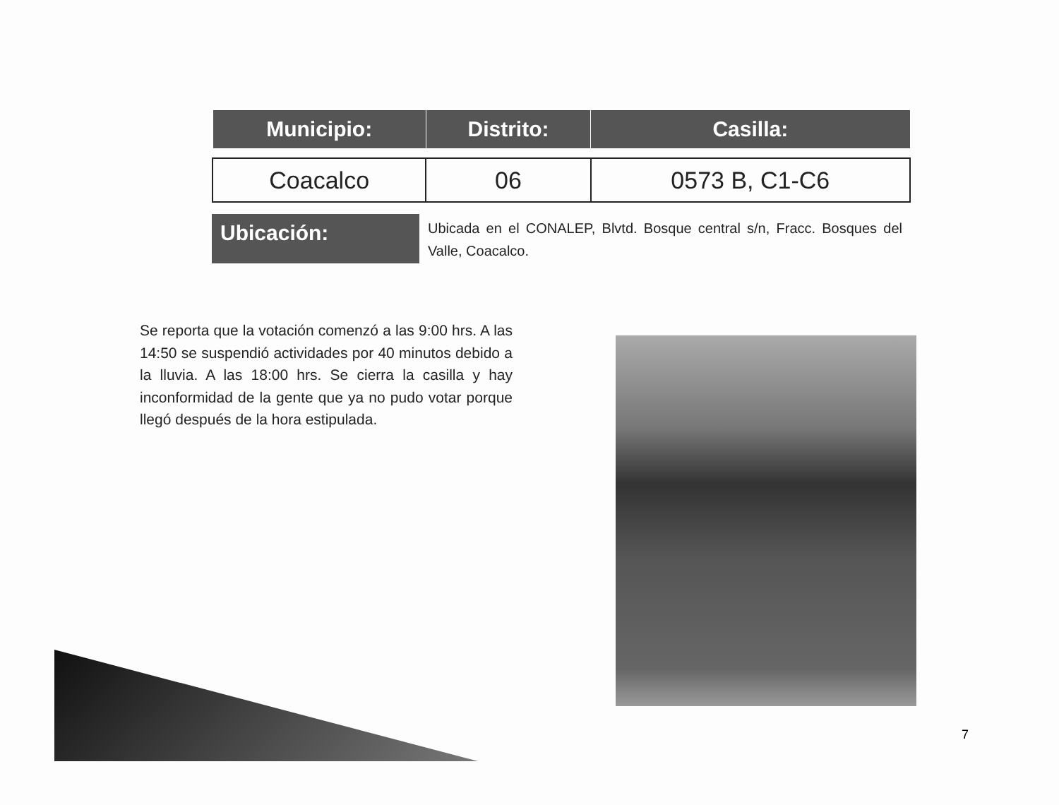| Municipio: | Distrito: | Casilla: |
| --- | --- | --- |
| Coacalco | 06 | 0573 B, C1-C6 |
Ubicación:
Ubicada en el CONALEP, Blvtd. Bosque central s/n, Fracc. Bosques del Valle, Coacalco.
Se reporta que la votación comenzó a las 9:00 hrs. A las 14:50 se suspendió actividades por 40 minutos debido a la lluvia. A las 18:00 hrs. Se cierra la casilla y hay inconformidad de la gente que ya no pudo votar porque llegó después de la hora estipulada.
7